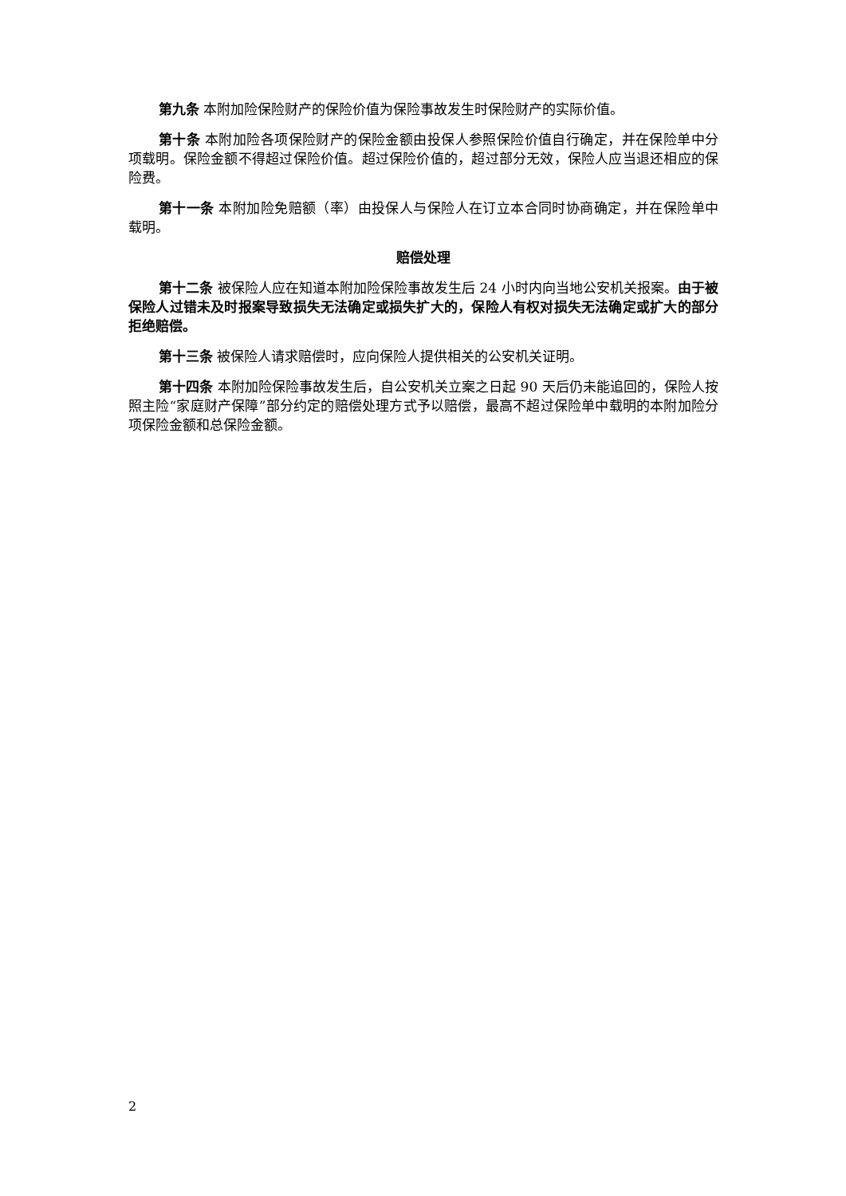第九条 本附加险保险财产的保险价值为保险事故发生时保险财产的实际价值。
第十条 本附加险各项保险财产的保险金额由投保人参照保险价值自行确定，并在保险单中分项载明。保险金额不得超过保险价值。超过保险价值的，超过部分无效，保险人应当退还相应的保险费。
第十一条 本附加险免赔额（率）由投保人与保险人在订立本合同时协商确定，并在保险单中载明。
赔偿处理
第十二条 被保险人应在知道本附加险保险事故发生后 24 小时内向当地公安机关报案。由于被保险人过错未及时报案导致损失无法确定或损失扩大的，保险人有权对损失无法确定或扩大的部分拒绝赔偿。
第十三条 被保险人请求赔偿时，应向保险人提供相关的公安机关证明。
第十四条 本附加险保险事故发生后，自公安机关立案之日起 90 天后仍未能追回的，保险人按照主险“家庭财产保障”部分约定的赔偿处理方式予以赔偿，最高不超过保险单中载明的本附加险分项保险金额和总保险金额。
2